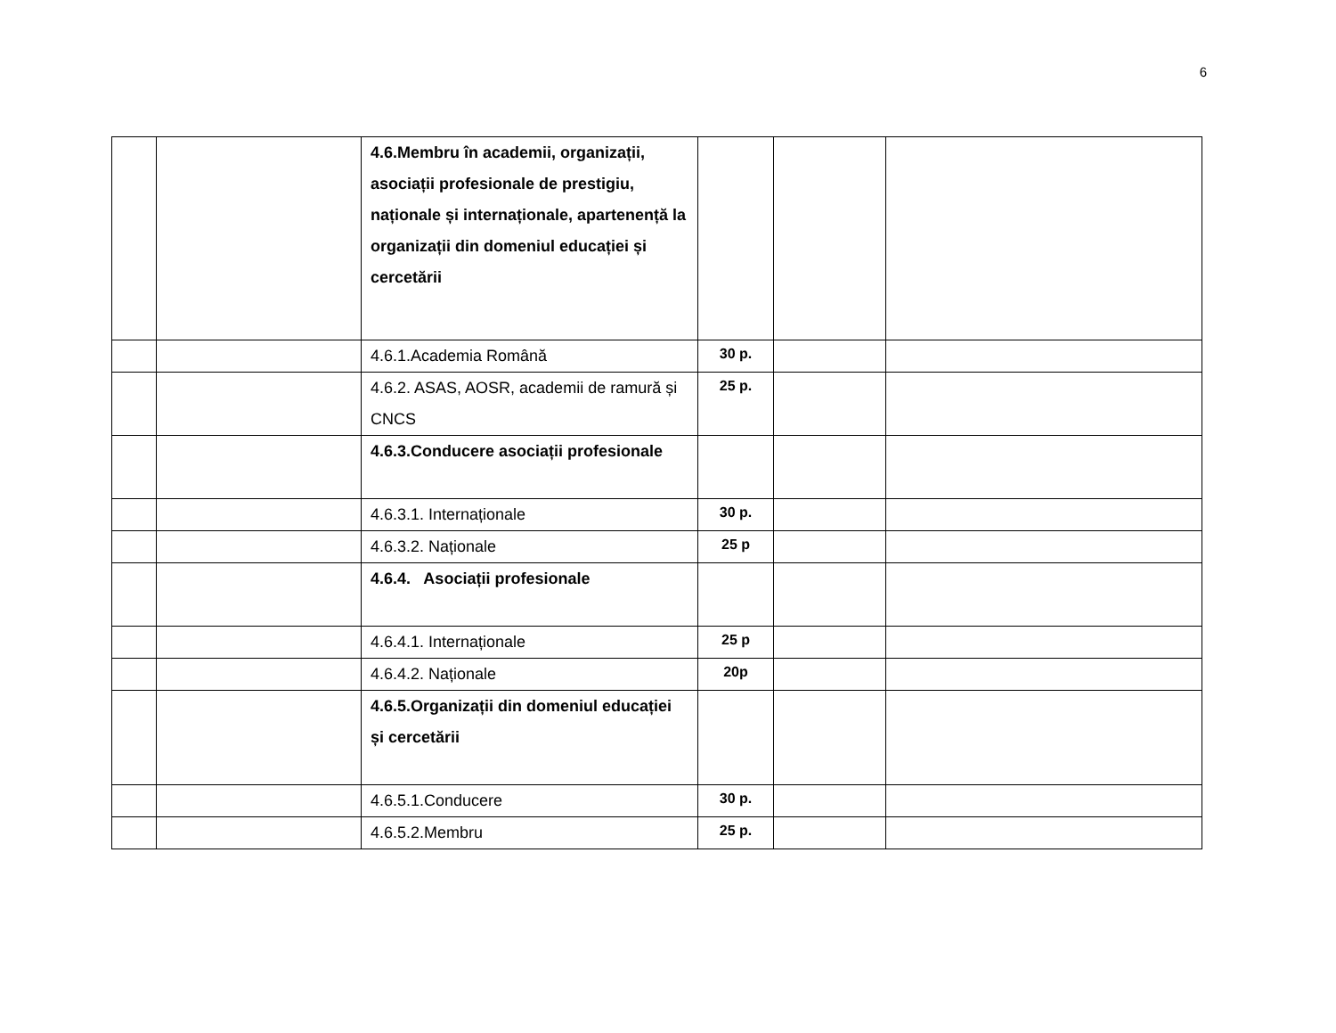6
| | | 4.6.Membru în academii, organizații, asociații profesionale de prestigiu, naționale și internaționale, apartenență la organizații din domeniul educației și cercetării | | | |
| | | 4.6.1.Academia Română | 30 p. | | |
| | | 4.6.2. ASAS, AOSR, academii de ramură și CNCS | 25 p. | | |
| | | 4.6.3.Conducere asociații profesionale | | | |
| | | 4.6.3.1. Internaționale | 30 p. | | |
| | | 4.6.3.2. Naționale | 25 p | | |
| | | 4.6.4. Asociații profesionale | | | |
| | | 4.6.4.1. Internaționale | 25 p | | |
| | | 4.6.4.2. Naționale | 20p | | |
| | | 4.6.5.Organizații din domeniul educației și cercetării | | | |
| | | 4.6.5.1.Conducere | 30 p. | | |
| | | 4.6.5.2.Membru | 25 p. | | |